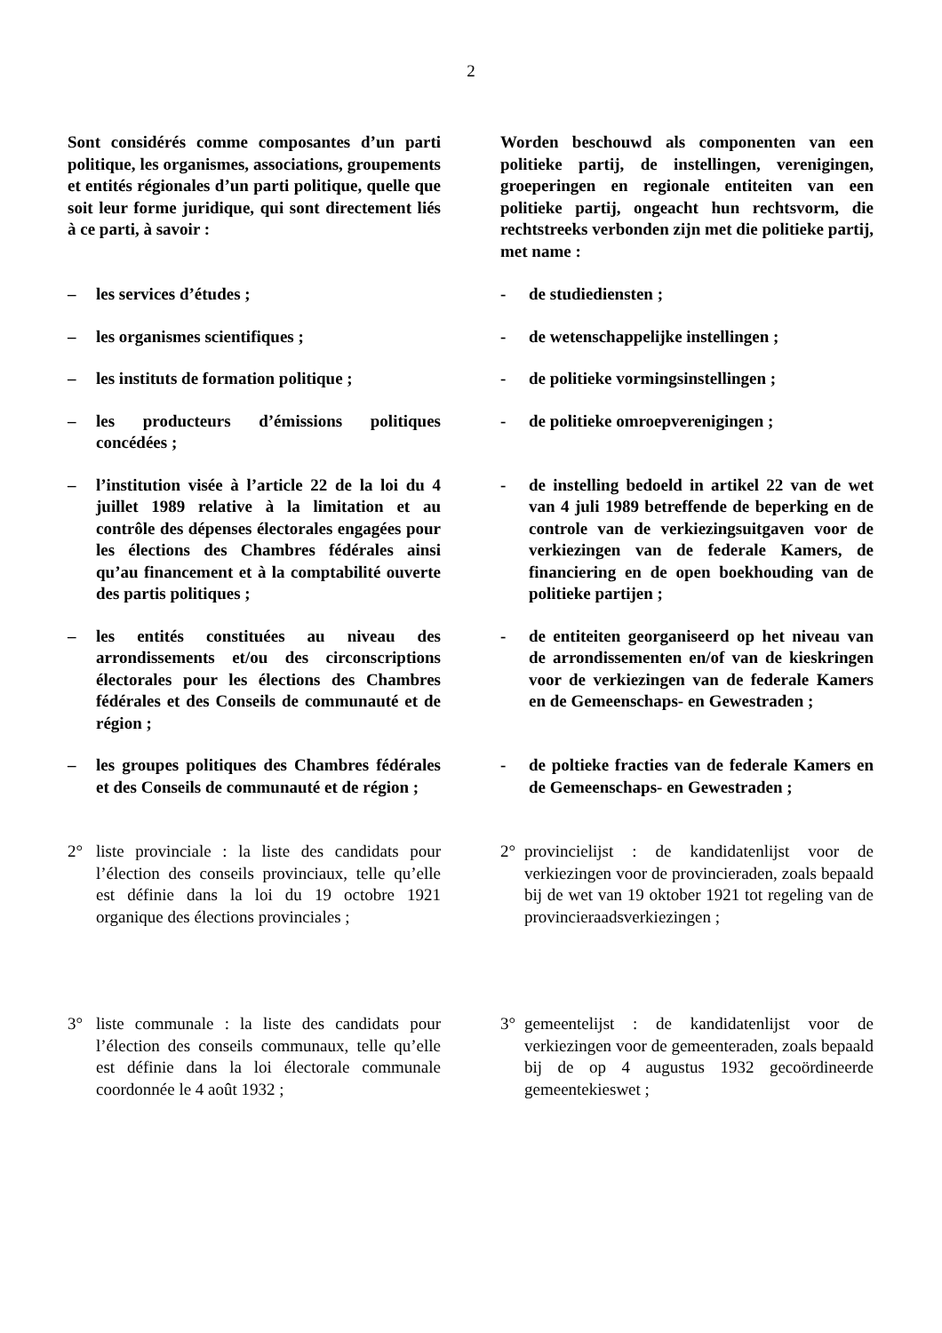2
Sont considérés comme composantes d’un parti politique, les organismes, associations, groupements et entités régionales d’un parti politique, quelle que soit leur forme juridique, qui sont directement liés à ce parti, à savoir :
Worden beschouwd als componenten van een politieke partij, de instellingen, verenigingen, groeperingen en regionale entiteiten van een politieke partij, ongeacht hun rechtsvorm, die rechtstreeks verbonden zijn met die politieke partij, met name :
– les services d’études ; - de studiediensten ;
– les organismes scientifiques ; - de wetenschappelijke instellingen ;
– les instituts de formation politique ;
- de politieke vormingsinstellingen ;
– les producteurs d’émissions politiques concédées ;
- de politieke omroepverenigingen ;
– l’institution visée à l’article 22 de la loi du 4 juillet 1989 relative à la limitation et au contrôle des dépenses électorales engagées pour les élections des Chambres fédérales ainsi qu’au financement et à la comptabilité ouverte des partis politiques ;
- de instelling bedoeld in artikel 22 van de wet van 4 juli 1989 betreffende de beperking en de controle van de verkiezingsuitgaven voor de verkiezingen van de federale Kamers, de financiering en de open boekhouding van de politieke partijen ;
– les entités constituées au niveau des arrondissements et/ou des circonscriptions électorales pour les élections des Chambres fédérales et des Conseils de communauté et de région ;
- de entiteiten georganiseerd op het niveau van de arrondissementen en/of van de kieskringen voor de verkiezingen van de federale Kamers en de Gemeenschaps- en Gewestraden ;
– les groupes politiques des Chambres fédérales et des Conseils de communauté et de région ;
- de poltieke fracties van de federale Kamers en de Gemeenschaps- en Gewestraden ;
2° liste provinciale : la liste des candidats pour l’élection des conseils provinciaux, telle qu’elle est définie dans la loi du 19 octobre 1921 organique des élections provinciales ;
2° provincielijst : de kandidatenlijst voor de verkiezingen voor de provincieraden, zoals bepaald bij de wet van 19 oktober 1921 tot regeling van de provincieraadsverkiezingen ;
3° liste communale : la liste des candidats pour l’élection des conseils communaux, telle qu’elle est définie dans la loi électorale communale coordonnée le 4 août 1932 ;
3° gemeentelijst : de kandidatenlijst voor de verkiezingen voor de gemeenteraden, zoals bepaald bij de op 4 augustus 1932 gecoördineerde gemeentekieswet ;